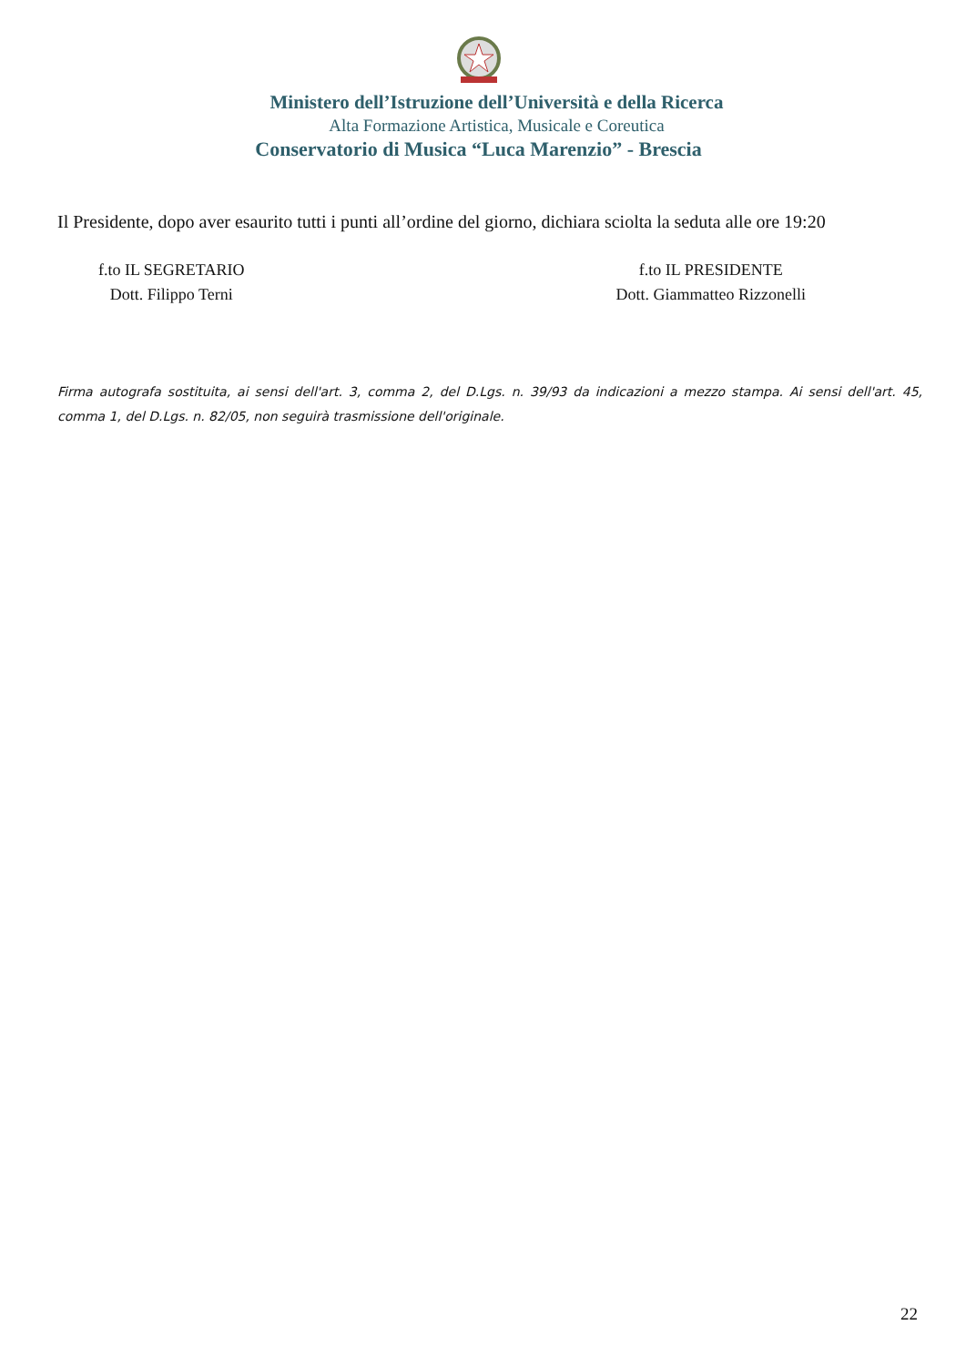Ministero dell’Istruzione dell’Università e della Ricerca
Alta Formazione Artistica, Musicale e Coreutica
Conservatorio di Musica “Luca Marenzio” - Brescia
Il Presidente, dopo aver esaurito tutti i punti all’ordine del giorno, dichiara sciolta la seduta alle ore 19:20
f.to IL SEGRETARIO
Dott. Filippo Terni
f.to IL PRESIDENTE
Dott. Giammatteo Rizzonelli
Firma autografa sostituita, ai sensi dell'art. 3, comma 2, del D.Lgs. n. 39/93 da indicazioni a mezzo stampa. Ai sensi dell'art. 45, comma 1, del D.Lgs. n. 82/05, non seguirà trasmissione dell'originale.
22